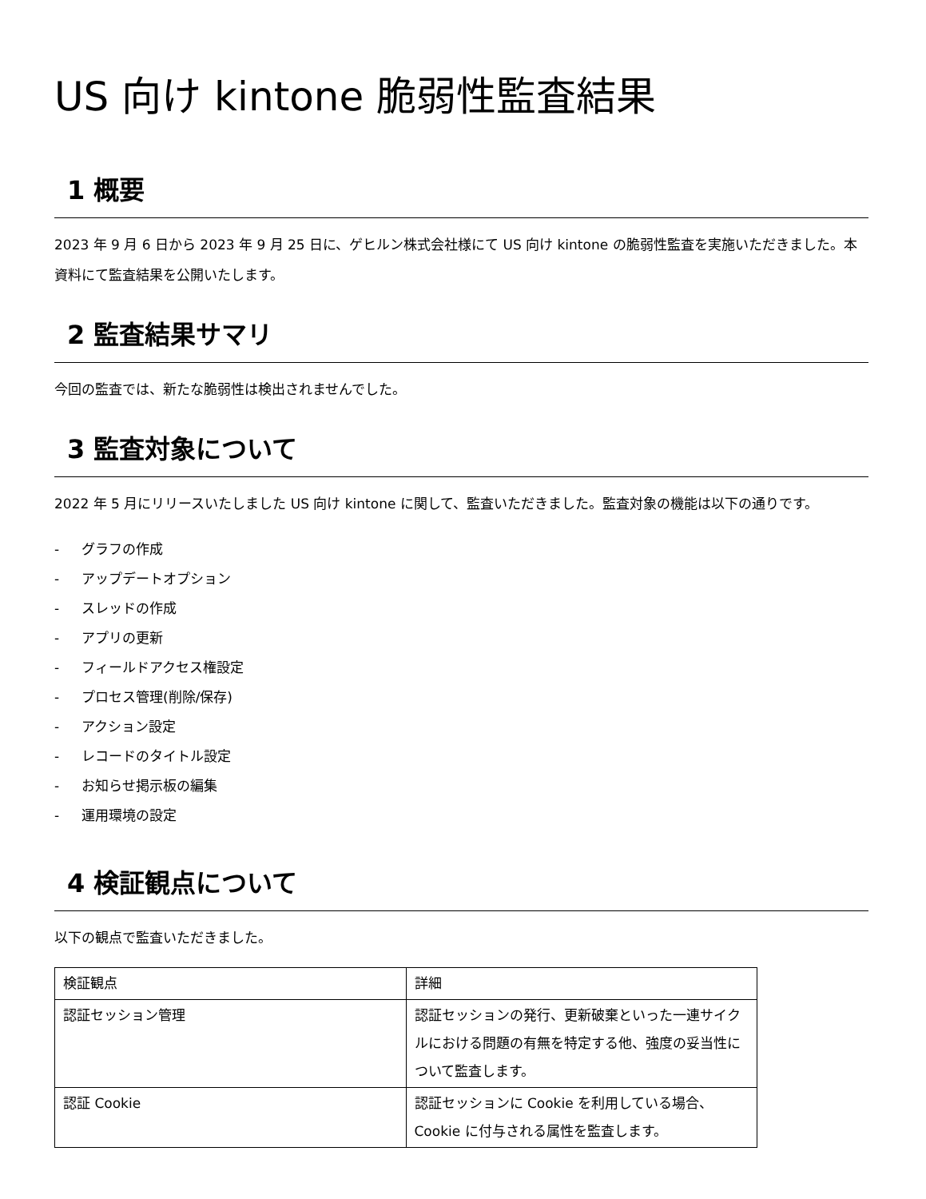US 向け kintone 脆弱性監査結果
1 概要
2023 年 9 月 6 日から 2023 年 9 月 25 日に、ゲヒルン株式会社様にて US 向け kintone の脆弱性監査を実施いただきました。本資料にて監査結果を公開いたします。
2 監査結果サマリ
今回の監査では、新たな脆弱性は検出されませんでした。
3 監査対象について
2022 年 5 月にリリースいたしました US 向け kintone に関して、監査いただきました。監査対象の機能は以下の通りです。
- グラフの作成
- アップデートオプション
- スレッドの作成
- アプリの更新
- フィールドアクセス権設定
- プロセス管理(削除/保存)
- アクション設定
- レコードのタイトル設定
- お知らせ掲示板の編集
- 運用環境の設定
4 検証観点について
以下の観点で監査いただきました。
| 検証観点 | 詳細 |
| 認証セッション管理 | 認証セッションの発行、更新破棄といった一連サイクルにおける問題の有無を特定する他、強度の妥当性について監査します。 |
| 認証 Cookie | 認証セッションに Cookie を利用している場合、Cookie に付与される属性を監査します。 |